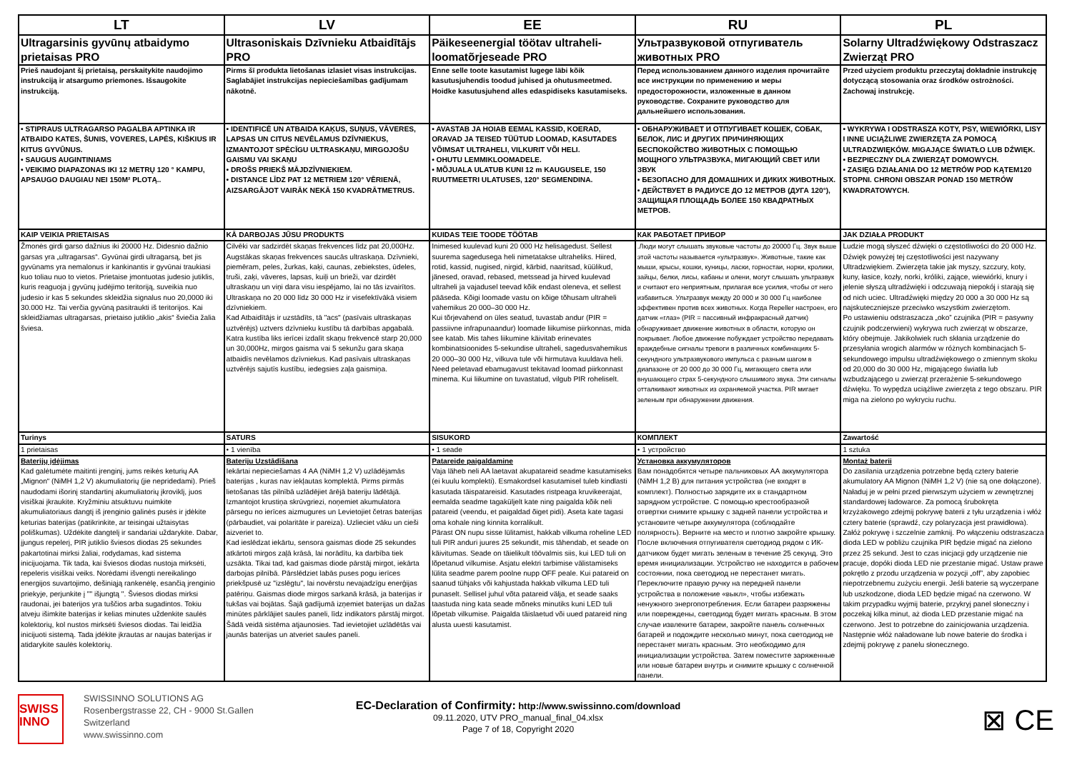| LT | LV | EE | RU | PL |
| --- | --- | --- | --- | --- |
| Ultragarsinis gyvūnų atbaidymo prietaisas PRO | Ultrasoniskais Dzīvnieku Atbaidītājs PRO | Päikeseenergial töötav ultraheli-loomatõrjeseade PRO | Ультразвуковой отпугиватель животных PRO | Solarny Ultradźwiękowy Odstraszacz Zwierząt PRO |
| Prieš naudojant šį prietaisą, perskaitykite naudojimo instrukciją ir atsargumo priemones. Išsaugokite instrukciją. | Pirms šī produkta lietošanas izlasiet visas instrukcijas. Saglabājiet instrukcijas nepieciešamības gadījumam nākotnē. | Enne selle toote kasutamist lugege läbi kõik kasutusjuhendis toodud juhised ja ohutusmeetmed. Hoidke kasutusjuhend alles edaspidiseks kasutamiseks. | Перед использованием данного изделия прочитайте все инструкции по применению и меры предосторожности, изложенные в данном руководстве. Сохраните руководство для дальнейшего использования. | Przed użyciem produktu przeczytaj dokładnie instrukcję dotyczącą stosowania oraz środków ostrożności. Zachowaj instrukcję. |
| • STIPRAUS ULTRAGARSO PAGALBA APTINKA IR ATBAIDO KATES, ŠUNIS, VOVERES, LAPĖS, KIŠKIUS IR KITUS GYVŪNUS. • SAUGUS AUGINTINIAMS • VEIKIMO DIAPAZONAS IKI 12 METRŲ 120 ° KAMPU, APSAUGO DAUGIAU NEI 150M² PLOTĄ.. | • IDENTIFICĒ UN ATBAIDA KAĶUS, SUŅUS, VĀVERES, LAPSAS UN CITUS NEVĒLAMUS DZĪVNIEKUS, IZMANTOJOT SPĒCĪGU ULTRASKAŅU, MIRGOJOŠU GAISMU VAI SKAŅU • DROŠS PRIEKŠ MĀJDZĪVNIEKIEM. • DISTANCE LĪDZ PAT 12 METRIEM 120° VĒRIENĀ, AIZSARGĀJOT VAIRĀK NEKĀ 150 KVADRĀTMETRUS. | • AVASTAB JA HOIAB EEMAL KASSID, KOERAD, ORAVAD JA TEISED TÜÜTUD LOOMAD, KASUTADES VÕIMSAT ULTRAHELI, VILKURIT VÕI HELI. • OHUTU LEMMIKLOOMADELE. • MÕJUALA ULATUB KUNI 12 m KAUGUSELE, 150 RUUTMEETRI ULATUSES, 120° SEGMENDINA. | • ОБНАРУЖИВАЕТ И ОТПУГИВАЕТ КОШЕК, СОБАК, БЕЛОК, ЛИС И ДРУГИХ ПРИЧИНЯЮЩИХ БЕСПОКОЙСТВО ЖИВОТНЫХ С ПОМОЩЬЮ МОЩНОГО УЛЬТРАЗВУКА, МИГАЮЩИЙ СВЕТ ИЛИ ЗВУК • БЕЗОПАСНО ДЛЯ ДОМАШНИХ И ДИКИХ ЖИВОТНЫХ. • ДЕЙСТВУЕТ В РАДИУСЕ ДО 12 МЕТРОВ (ДУГА 120°), ЗАЩИЩАЯ ПЛОЩАДЬ БОЛЕЕ 150 КВАДРАТНЫХ МЕТРОВ. | • WYKRYWA I ODSTRASZA KOTY, PSY, WIEWIÓRKI, LISY I INNE UCIĄŻLIWE ZWIERZĘTA ZA POMOCĄ ULTRADZWIĘKÓW. MIGAJĄCE ŚWIATŁO LUB DŹWIĘK. • BEZPIECZNY DLA ZWIERZĄT DOMOWYCH. • ZASIĘG DZIAŁANIA DO 12 METRÓW POD KĄTEM120 STOPNI. CHRONI OBSZAR PONAD 150 METRÓW KWADRATOWYCH. |
| KAIP VEIKIA PRIETAISAS | KĀ DARBOJAS JŪSU PRODUKTS | KUIDAS TEIE TOODE TÖÖTAB | КАК РАБОТАЕТ ПРИБОР | JAK DZIAŁA PRODUKT |
| Žmonės girdi garso dažnius iki 20000 Hz. Didesnio dažnio garsas yra „ultragarsas“. Gyvūnai girdi ultragarsą, bet jis gyvūnams yra nemalonus ir kankinantis ir gyvūnai traukiasi kuo toliau nuo to vietos. Prietaise įmontuotas judesio jutiklis, kuris reaguoja į gyvūnų judėjimo teritoriją, suveikia nuo judesio ir kas 5 sekundes skleidžia signalus nuo 20,0000 iki 30.000 Hz. Tai verčia gyvūną pasitraukti iš teritorijos. Kai skleidžiamas ultragarsas, prietaiso jutiklio „akis“ šviečia žalia šviesa. | Cilvēki var sadzirdēt skaņas frekvences līdz pat 20,000Hz. Augstākas skaņas frekvences saucās ultraskaņa. Dzīvnieki, piemēram, peles, žurkas, kaķi, caunas, zebiekstes, ūdeles, truši, zaķi, vāveres, lapsas, kuiļi un brieži, var dzirdēt ultraskaņu un viņi dara visu iespējamo, lai no tās izvairītos. Ultraskaņa no 20 000 līdz 30 000 Hz ir visefektīvākā visiem dzīvniekiem. Kad Atbaidītājs ir uzstādīts, tā "acs" (pasīvais ultraskaņas uztvērējs) uztvers dzīvnieku kustību tā darbības apgabalā. Katra kustība liks ierīcei izdalīt skaņu frekvencē starp 20,000 un 30,000Hz, mirgos gaisma vai 5 sekunžu gara skaņa atbaidīs nevēlamos dzīvniekus. Kad pasīvais ultraskaņas uztvērējs sajutīs kustību, iedegsies zaļa gaismiņa. | Inimesed kuulevad kuni 20 000 Hz helisagedust. Sellest suurema sagedusega heli nimetatakse ultraheliks. Hiired, rotid, kassid, nugised, nirgid, kärbid, naaritsad, küülikud, jänesed, oravad, rebased, metssead ja hirved kuulevad ultraheli ja vajadusel teevad kõik endast oleneva, et sellest pääseda. Kõigi loomade vastu on kõige tõhusam ultraheli vahemikus 20 000–30 000 Hz. Kui tõrjevahend on üles seatud, tuvastab andur (PIR = passiivne infrapunaandur) loomade liikumise piirkonnas, mida see katab. Mis tahes liikumine käivitab erinevates kombinatsioonides 5-sekundise ultraheli, sagedusvahemikus 20 000–30 000 Hz, vilkuva tule või hirmutava kuuldava heli. Need peletavad ebamugavust tekitavad loomad piirkonnast minema. Kui liikumine on tuvastatud, vilgub PIR roheliselt. | .Люди могут слышать звуковые частоты до 20000 Гц. Звук выше этой частоты называется «ультразвук». Животные, такие как мыши, крысы, кошки, куницы, ласки, горностаи, норки, кролики, зайцы, белки, лисы, кабаны и олени, могут слышать ультразвук и считают его неприятным, прилагая все усилия, чтобы от него избавиться. Ультразвук между 20 000 и 30 000 Гц наиболее эффективен против всех животных. Когда Repeller настроен, его датчик «глаз» (PIR = пассивный инфракрасный датчик) обнаруживает движение животных в области, которую он покрывает. Любое движение побуждает устройство передавать враждебные сигналы тревоги в различных комбинациях 5-секундного ультразвукового импульса с разным шагом в диапазоне от 20 000 до 30 000 Гц, мигающего света или внушающего страх 5-секундного слышимого звука. Эти сигналы отталкивают животных из охраняемой участка. PIR мигает зеленым при обнаружении движения. | Ludzie mogą słyszeć dźwięki o częstotliwości do 20 000 Hz. Dźwięk powyżej tej częstotliwości jest nazywany Ultradzwiękiem. Zwierzęta takie jak myszy, szczury, koty, kuny, łasice, kozły, norki, króliki, zające, wiewiórki, knury i jelenie słyszą ultradźwięki i odczuwają niepokój i starają się od nich uciec. Ultradźwięki między 20 000 a 30 000 Hz są najskuteczniejsze przeciwko wszystkim zwierzętom. Po ustawieniu odstraszacza „oko” czujnika (PIR = pasywny czujnik podczerwieni) wykrywa ruch zwierząt w obszarze, który obejmuje. Jakikolwiek ruch skłania urządzenie do przesyłania wrogich alarmów w różnych kombinacjach 5-sekundowego impulsu ultradźwiękowego o zmiennym skoku od 20,000 do 30 000 Hz, migającego światła lub wzbudzającego u zwierząt przerażenie 5-sekundowego dźwięku. To wypędza uciążliwe zwierzęta z tego obszaru. PIR miga na zielono po wykryciu ruchu. |
| Turinys | SATURS | SISUKORD | КОМПЛЕКТ | Zawartość |
| 1 prietaisas | • 1 vienība | • 1 seade | • 1 устройство | 1 sztuka |
| Baterijų įdėjimas Kad galėtumėte maitinti įrenginį, jums reikės keturių AA „Mignon“ (NiMH 1,2 V) akumuliatorių (jie nepridedami). Prieš naudodami išorinį standartinį akumuliatorių įkroviklį, juos visiškai įkraukite. Kryžminiu atsuktuvu nuimkite akumuliatoriaus dangtį iš įrenginio galinės pusės ir įdėkite keturias baterijas (patikrinkite, ar teisingai užtaisytas poliškumas). Uždėkite dangtelį ir sandariai uždarykite. Dabar, įjungus repelerį, PIR jutiklio šviesos diodas 25 sekundes pakartotinai mirksi žaliai, rodydamas, kad sistema inicijuojama. Tik tada, kai šviesos diodas nustoja mirksėti, repeleris visiškai veiks. Norėdami išvengti nereikalingo energijos suvartojimo, dešiniąją rankenėlę, esančią įrenginio priekyje, perjunkite į "" išjungtą ". Šviesos diodas mirksi raudonai, jei baterijos yra tuščios arba sugadintos. Tokiu atveju išimkite baterijas ir kelias minutes uždenkite saulės kolektorių, kol nustos mirksėti šviesos diodas. Tai leidžia inicijuoti sistemą. Tada įdėkite įkrautas ar naujas baterijas ir atidarykite saulės kolektorių. | Bateriju Uzstādīšana Iekārtai nepieciešamas 4 AA (NiMH 1,2 V) uzlādējamās baterijas , kuras nav iekļautas komplektā. Pirms pirmās lietošanas tās pilnībā uzlādējiet ārējā bateriju lādētājā. Izmantojot krustiņa skrūvgriezi, noņemiet akumulatora pārsegu no ierīces aizmugures un Levietojiet četras baterijas (pārbaudiet, vai polaritāte ir pareiza). Uzlieciet vāku un cieši aizveriet to. Kad ieslēdzat iekārtu, sensora gaismas diode 25 sekundes atkārtoti mirgos zaļā krāsā, lai norādītu, ka darbība tiek uzsākta. Tikai tad, kad gaismas diode pārstāj mirgot, iekārta darbojas pilnībā. Pārslēdziet labās puses pogu ierīces priekšpusē uz "izslēgtu", lai novērstu nevajadzīgu enerģijas patēriņu. Gaismas diode mirgos sarkanā krāsā, ja baterijas ir tukšas vai bojātas. Šajā gadījumā izņemiet baterijas un dažas minūtes pārklājiet saules paneli, līdz indikators pārstāj mirgot. Šādā veidā sistēma atjaunosies. Tad ievietojiet uzlādētās vai jaunās baterijas un atveriet saules paneli. | Patareide paigaldamine Vaja läheb neli AA laetavat akupatareid seadme kasutamiseks (ei kuulu komplekti). Esmakordsel kasutamisel tuleb kindlasti kasutada täispatareisid. Kasutades ristpeaga kruvikeerajat, eemalda seadme tagaküljelt kate ning paigalda kõik neli patareid (veendu, et paigaldad õiget pidi). Aseta kate tagasi oma kohale ning kinnita korralikult. Pärast ON nupu sisse lülitamist, hakkab vilkuma roheline LED tuli PIR anduri juures 25 sekundit, mis tähendab, et seade on käivitumas. Seade on täielikult töövalmis siis, kui LED tuli on lõpetanud vilkumise. Asjatu elektri tarbimise välistamiseks lülita seadme parem poolne nupp OFF peale. Kui patareid on saanud tühjaks või kahjustada hakkab vilkuma LED tuli punaselt. Sellisel juhul võta patareid välja, et seade saaks taastuda ning kata seade mõneks minutiks kuni LED tuli lõpetab vilkumise. Paigalda täislaetud või uued patareid ning alusta uuesti kasutamist. | Установка аккумуляторов Вам понадобятся четыре пальчиковых АА аккумулятора (NiMH 1,2 В) для питания устройства (не входят в комплект). Полностью зарядите их в стандартном зарядном устройстве. С помощью крестообразной отвертки снимите крышку с задней панели устройства и установите четыре аккумулятора (соблюдайте полярность). Верните на место и плотно закройте крышку. После включения отпугивателя светодиод рядом с ИК-датчиком будет мигать зеленым в течение 25 секунд. Это время инициализации. Устройство не находится в рабочем состоянии, пока светодиод не перестанет мигать. Переключите правую ручку на передней панели устройства в положение «выкл», чтобы избежать ненужного энергопотребления. Если батареи разряжены или повреждены, светодиод будет мигать красным. В этом случае извлеките батареи, закройте панель солнечных батарей и подождите несколько минут, пока светодиод не перестанет мигать красным. Это необходимо для инициализации устройства. Затем поместите заряженные или новые батареи внутрь и снимите крышку с солнечной панели. | Montaż baterii Do zasilania urządzenia potrzebne będą cztery baterie akumulatory AA Mignon (NiMH 1,2 V) (nie są one dołączone). Naładuj je w pełni przed pierwszym użyciem w zewnętrznej standardowej ładowarce. Za pomocą śrubokręta krzyżakowego zdejmij pokrywę baterii z tyłu urządzenia i włóż cztery baterie (sprawdź, czy polaryzacja jest prawidłowa). Załóż pokrywę i szczelnie zamknij. Po włączeniu odstraszacza dioda LED w pobliżu czujnika PIR będzie migać na zielono przez 25 sekund. Jest to czas inicjacji gdy urządzenie nie pracuje, dopóki dioda LED nie przestanie migać. Ustaw prawe pokrętło z przodu urządzenia w pozycji „off”, aby zapobiec niepotrzebnemu zużyciu energii. Jeśli baterie są wyczerpane lub uszkodzone, dioda LED będzie migać na czerwono. W takim przypadku wyjmij baterie, przykryj panel słoneczny i poczekaj kilka minut, aż dioda LED przestanie migać na czerwono. Jest to potrzebne do zainicjowania urządzenia. Następnie włóż naładowane lub nowe baterie do środka i zdejmij pokrywę z panelu słonecznego. |
SWISS
INNO
SWISSINNO SOLUTIONS AG
Rosenbergstrasse 22, CH - 9000 St.Gallen
Switzerland
www.swissinno.com
EC-Declaration of Confirmity: http://www.swissinno.com/download
09.11.2020, UTV PRO_manual_final_04.xlsx
Page 7 of 18, Copyright 2020
⊠ CE